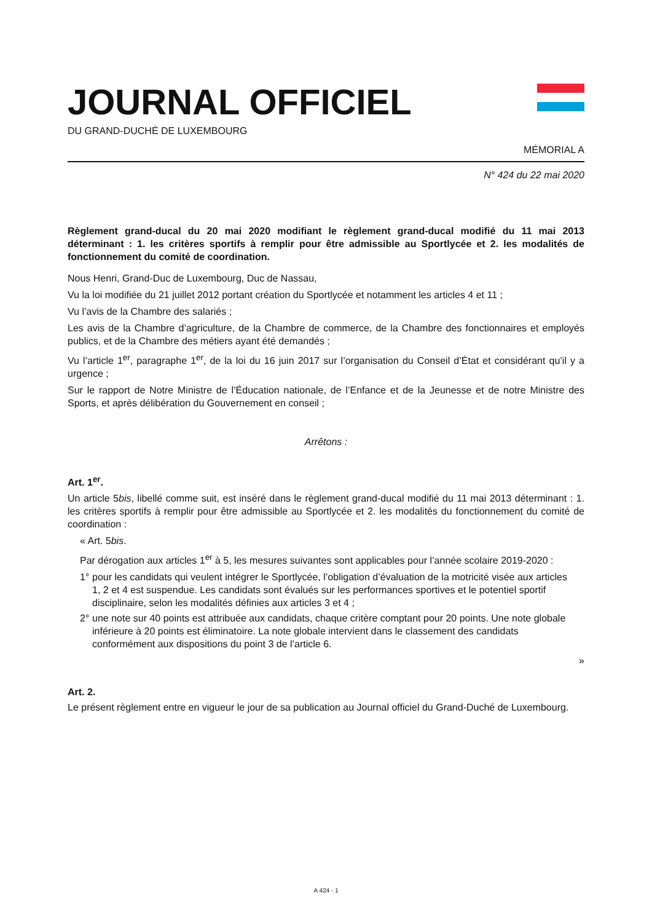JOURNAL OFFICIEL
DU GRAND-DUCHÉ DE LUXEMBOURG
MÉMORIAL A
N° 424 du 22 mai 2020
Règlement grand-ducal du 20 mai 2020 modifiant le règlement grand-ducal modifié du 11 mai 2013 déterminant : 1. les critères sportifs à remplir pour être admissible au Sportlycée et 2. les modalités de fonctionnement du comité de coordination.
Nous Henri, Grand-Duc de Luxembourg, Duc de Nassau,
Vu la loi modifiée du 21 juillet 2012 portant création du Sportlycée et notamment les articles 4 et 11 ;
Vu l’avis de la Chambre des salariés ;
Les avis de la Chambre d’agriculture, de la Chambre de commerce, de la Chambre des fonctionnaires et employés publics, et de la Chambre des métiers ayant été demandés ;
Vu l’article 1<sup>er</sup>, paragraphe 1<sup>er</sup>, de la loi du 16 juin 2017 sur l’organisation du Conseil d’État et considérant qu’il y a urgence ;
Sur le rapport de Notre Ministre de l’Éducation nationale, de l’Enfance et de la Jeunesse et de notre Ministre des Sports, et après délibération du Gouvernement en conseil ;
Arrêtons :
Art. 1<sup>er</sup>.
Un article 5bis, libellé comme suit, est inséré dans le règlement grand-ducal modifié du 11 mai 2013 déterminant : 1. les critères sportifs à remplir pour être admissible au Sportlycée et 2. les modalités du fonctionnement du comité de coordination :
« Art. 5bis.
Par dérogation aux articles 1<sup>er</sup> à 5, les mesures suivantes sont applicables pour l’année scolaire 2019-2020 :
1° pour les candidats qui veulent intégrer le Sportlycée, l’obligation d’évaluation de la motricité visée aux articles 1, 2 et 4 est suspendue. Les candidats sont évalués sur les performances sportives et le potentiel sportif disciplinaire, selon les modalités définies aux articles 3 et 4 ;
2° une note sur 40 points est attribuée aux candidats, chaque critère comptant pour 20 points. Une note globale inférieure à 20 points est éliminatoire. La note globale intervient dans le classement des candidats conformément aux dispositions du point 3 de l’article 6.
»
Art. 2.
Le présent règlement entre en vigueur le jour de sa publication au Journal officiel du Grand-Duché de Luxembourg.
A 424 - 1